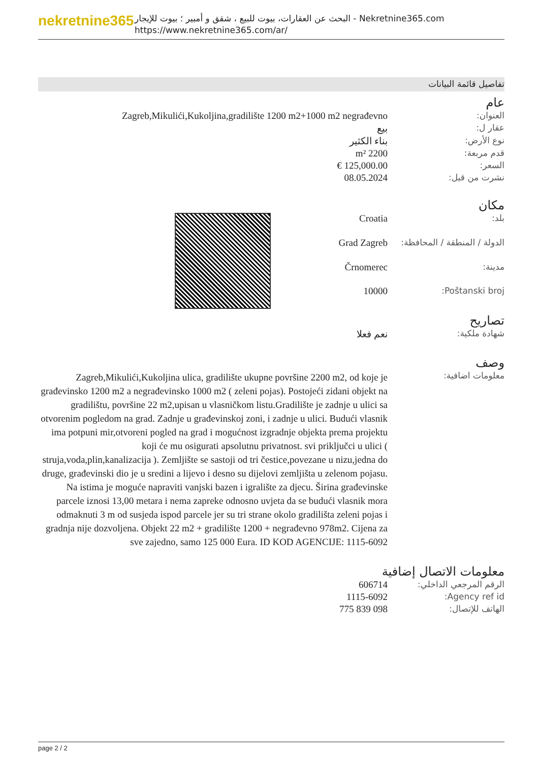nekretnine365
البحث عن العقارات، بيوت للبيع ، شقق و أمبير ؛ بيوت للإيجار - Nekretnine365.com
https://www.nekretnine365.com/ar/
تفاصيل قائمة البيانات
عام
| العنوان: | Zagreb,Mikulići,Kukoljina,gradilište 1200 m2+1000 m2 negrađevno |
| عقار ل: | بيع |
| نوع الأرض: | بناء الكثير |
| قدم مربعة: | 2200 m² |
| السعر: | 125,000.00 € |
| نشرت من قبل: | 08.05.2024 |
مكان
| بلد: | Croatia | |
| الدولة / المنطقة / المحافظة: | Grad Zagreb | |
| مدينة: | Črnomerec | |
| Poštanski broj: | 10000 | |
تصاريح
| شهادة ملكية: | نعم فعلا |
وصف
| معلومات اضافية: | Zagreb,Mikulići,Kukoljina ulica, gradilište ukupne površine 2200 m2, od koje je građevinsko 1200 m2 a negrađevinsko 1000 m2 ( zeleni pojas). Postojeći zidani objekt na gradilištu, površine 22 m2,upisan u vlasničkom listu.Gradilište je zadnje u ulici sa otvorenim pogledom na grad. Zadnje u građevinskoj zoni, i zadnje u ulici. Budući vlasnik ima potpuni mir,otvoreni pogled na grad i mogućnost izgradnje objekta prema projektu koji će mu osigurati apsolutnu privatnost. svi priključci u ulici ( struja,voda,plin,kanalizacija ). Zemljište se sastoji od tri čestice,povezane u nizu,jedna do druge, građevinski dio je u sredini a lijevo i desno su dijelovi zemljišta u zelenom pojasu. Na istima je moguće napraviti vanjski bazen i igralište za djecu. Širina građevinske parcele iznosi 13,00 metara i nema zapreke odnosno uvjeta da se budući vlasnik mora odmaknuti 3 m od susjeda ispod parcele jer su tri strane okolo gradilišta zeleni pojas i gradnja nije dozvoljena. Objekt 22 m2 + gradilište 1200 + negrađevno 978m2. Cijena za sve zajedno, samo 125 000 Eura. ID KOD AGENCIJE: 1115-6092 |
معلومات الاتصال إضافية
| الرقم المرجعي الداخلي: | 606714 |
| Agency ref id: | 1115-6092 |
| الهاتف للإتصال: | 098 839 775 |
page 2 / 2